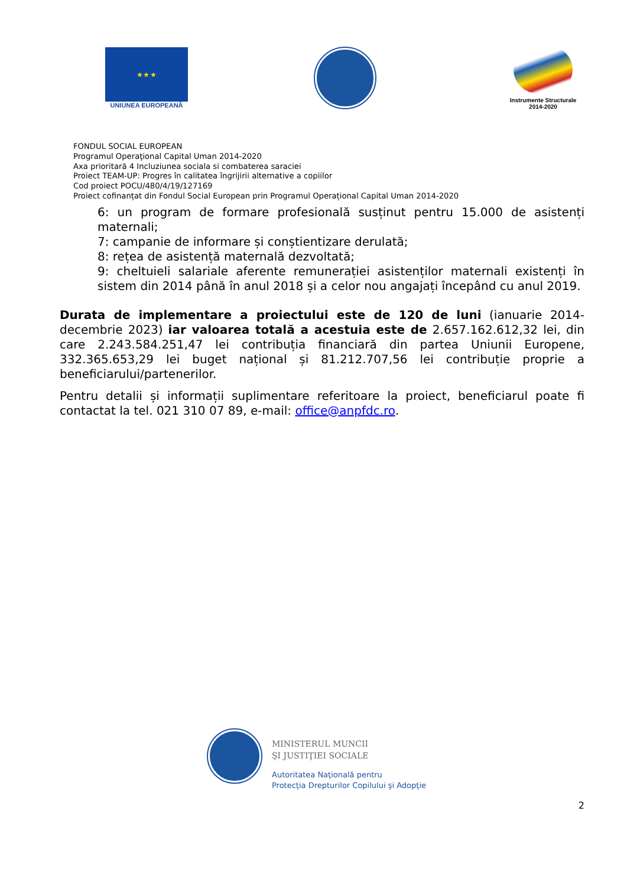★ ★ ★
UNIUNEA EUROPEANĂ
Instrumente Structurale
2014-2020
FONDUL SOCIAL EUROPEAN
Programul Operaţional Capital Uman 2014-2020
Axa prioritară 4 Incluziunea sociala si combaterea saraciei
Proiect TEAM-UP: Progres în calitatea îngrijirii alternative a copiilor
Cod proiect POCU/480/4/19/127169
Proiect cofinanțat din Fondul Social European prin Programul Operațional Capital Uman 2014-2020
6: un program de formare profesională susținut pentru 15.000 de asistenți maternali;
7: campanie de informare și conștientizare derulată;
8: rețea de asistență maternală dezvoltată;
9: cheltuieli salariale aferente remunerației asistenților maternali existenți în sistem din 2014 până în anul 2018 și a celor nou angajați începând cu anul 2019.
Durata de implementare a proiectului este de 120 de luni (ianuarie 2014- decembrie 2023) iar valoarea totală a acestuia este de 2.657.162.612,32 lei, din care 2.243.584.251,47 lei contribuția financiară din partea Uniunii Europene, 332.365.653,29 lei buget național și 81.212.707,56 lei contribuție proprie a beneficiarului/partenerilor.
Pentru detalii și informații suplimentare referitoare la proiect, beneficiarul poate fi contactat la tel. 021 310 07 89, e-mail: office@anpfdc.ro.
MINISTERUL MUNCII
ŞI JUSTIŢIEI SOCIALE
Autoritatea Naţională pentru
Protecţia Drepturilor Copilului şi Adopţie
2